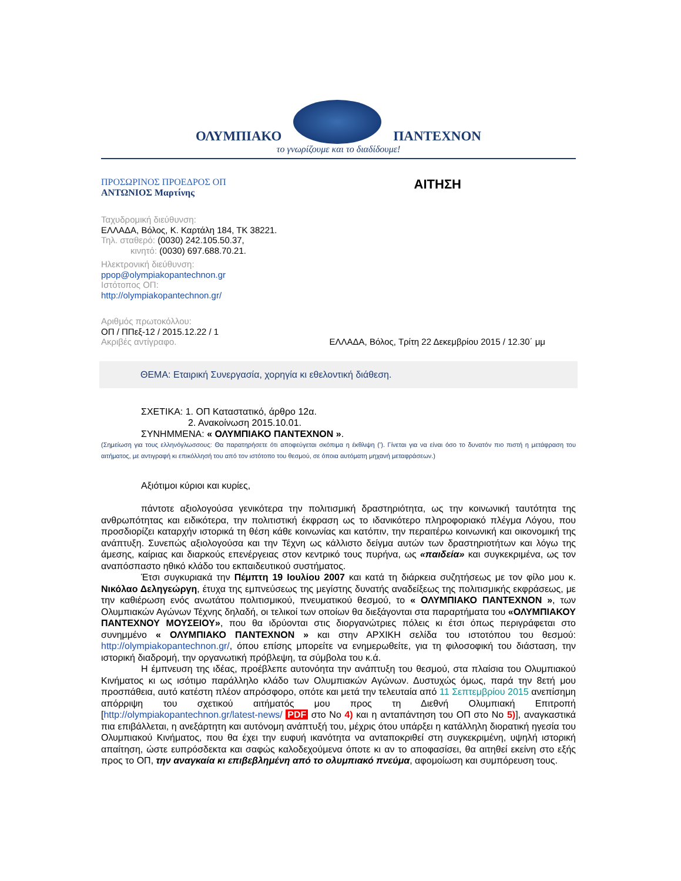ΟΛΥΜΠΙΑΚΟ
ΠΑΝΤΕΧΝΟΝ
το γνωρίζουμε και το διαδίδουμε!
ΠΡΟΣΩΡΙΝΟΣ ΠΡΟΕΔΡΟΣ ΟΠ
ΑΝΤΩΝΙΟΣ Μαρτίνης
ΑΙΤΗΣΗ
Ταχυδρομική διεύθυνση:
ΕΛΛΑΔΑ, Βόλος, Κ. Καρτάλη 184, ΤΚ 38221.
Τηλ. σταθερό: (0030) 242.105.50.37,
κινητό: (0030) 697.688.70.21.
Ηλεκτρονική διεύθυνση:
ppop@olympiakopantechnon.gr
Ιστότοπος ΟΠ:
http://olympiakopantechnon.gr/
Αριθμός πρωτοκόλλου:
ΟΠ / ΠΠεξ-12 / 2015.12.22 / 1
Ακριβές αντίγραφο. ΕΛΛΑΔΑ, Βόλος, Τρίτη 22 Δεκεμβρίου 2015 / 12.30΄ μμ
ΘΕΜΑ: Εταιρική Συνεργασία, χορηγία κι εθελοντική διάθεση.
ΣΧΕΤΙΚΑ: 1. ΟΠ Καταστατικό, άρθρο 12α.
2. Ανακοίνωση 2015.10.01.
ΣΥΝΗΜΜΕΝΑ: « ΟΛΥΜΠΙΑΚΟ ΠΑΝΤΕΧΝΟΝ ».
(Σημείωση για τους ελληνόγλωσσους: Θα παρατηρήσετε ότι αποφεύγεται σκόπιμα η έκθλιψη (’). Γίνεται για να είναι όσο το δυνατόν πιο πιστή η μετάφραση του αιτήματος, με αντιγραφή κι επικόλλησή του από τον ιστότοπο του θεσμού, σε όποια αυτόματη μηχανή μεταφράσεων.)
Αξιότιμοι κύριοι και κυρίες,
πάντοτε αξιολογούσα γενικότερα την πολιτισμική δραστηριότητα, ως την κοινωνική ταυτότητα της ανθρωπότητας και ειδικότερα, την πολιτιστική έκφραση ως το ιδανικότερο πληροφοριακό πλέγμα Λόγου, που προσδιορίζει καταρχήν ιστορικά τη θέση κάθε κοινωνίας και κατόπιν, την περαιτέρω κοινωνική και οικονομική της ανάπτυξη. Συνεπώς αξιολογούσα και την Τέχνη ως κάλλιστο δείγμα αυτών των δραστηριοτήτων και λόγω της άμεσης, καίριας και διαρκούς επενέργειας στον κεντρικό τους πυρήνα, ως «παιδεία» και συγκεκριμένα, ως τον αναπόσπαστο ηθικό κλάδο του εκπαιδευτικού συστήματος.
Έτσι συγκυριακά την Πέμπτη 19 Ιουλίου 2007 και κατά τη διάρκεια συζητήσεως με τον φίλο μου κ. Νικόλαο Δεληγεώργη, έτυχα της εμπνεύσεως της μεγίστης δυνατής αναδείξεως της πολιτισμικής εκφράσεως, με την καθιέρωση ενός ανωτάτου πολιτισμικού, πνευματικού θεσμού, το « ΟΛΥΜΠΙΑΚΟ ΠΑΝΤΕΧΝΟΝ », των Ολυμπιακών Αγώνων Τέχνης δηλαδή, οι τελικοί των οποίων θα διεξάγονται στα παραρτήματα του «ΟΛΥΜΠΙΑΚΟΥ ΠΑΝΤΕΧΝΟΥ ΜΟΥΣΕΙΟΥ», που θα ιδρύονται στις διοργανώτριες πόλεις κι έτσι όπως περιγράφεται στο συνημμένο « ΟΛΥΜΠΙΑΚΟ ΠΑΝΤΕΧΝΟΝ » και στην ΑΡΧΙΚΗ σελίδα του ιστοτόπου του θεσμού: http://olympiakopantechnon.gr/, όπου επίσης μπορείτε να ενημερωθείτε, για τη φιλοσοφική του διάσταση, την ιστορική διαδρομή, την οργανωτική πρόβλεψη, τα σύμβολα του κ.ά.
Η έμπνευση της ιδέας, προέβλεπε αυτονόητα την ανάπτυξη του θεσμού, στα πλαίσια του Ολυμπιακού Κινήματος κι ως ισότιμο παράλληλο κλάδο των Ολυμπιακών Αγώνων. Δυστυχώς όμως, παρά την 8ετή μου προσπάθεια, αυτό κατέστη πλέον απρόσφορο, οπότε και μετά την τελευταία από 11 Σεπτεμβρίου 2015 ανεπίσημη απόρριψη του σχετικού αιτήματός μου προς τη Διεθνή Ολυμπιακή Επιτροπή [http://olympiakopantechnon.gr/latest-news/ PDF στο Νο 4) και η ανταπάντηση του ΟΠ στο Νο 5)], αναγκαστικά πια επιβάλλεται, η ανεξάρτητη και αυτόνομη ανάπτυξή του, μέχρις ότου υπάρξει η κατάλληλη διορατική ηγεσία του Ολυμπιακού Κινήματος, που θα έχει την ευφυή ικανότητα να ανταποκριθεί στη συγκεκριμένη, υψηλή ιστορική απαίτηση, ώστε ευπρόσδεκτα και σαφώς καλοδεχούμενα όποτε κι αν το αποφασίσει, θα αιτηθεί εκείνη στο εξής προς το ΟΠ, την αναγκαία κι επιβεβλημένη από το ολυμπιακό πνεύμα, αφομοίωση και συμπόρευση τους.